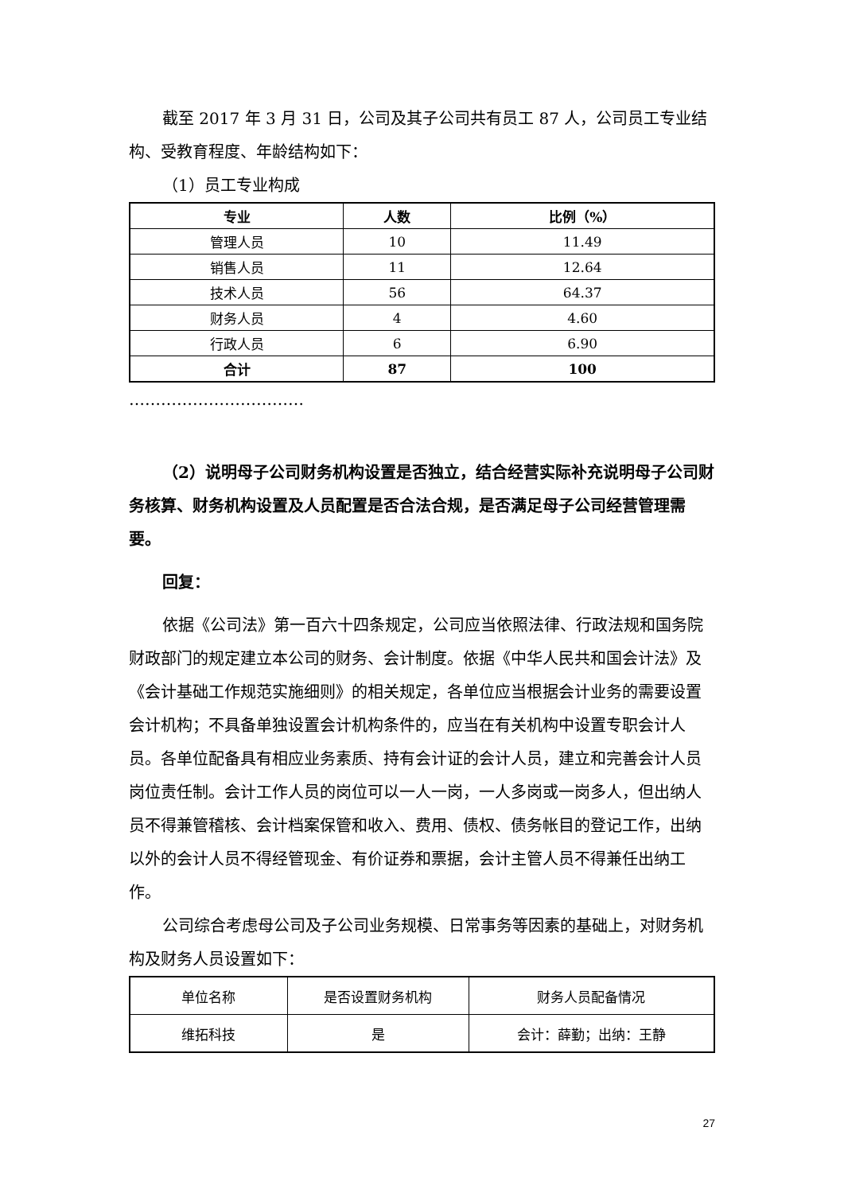截至 2017 年 3 月 31 日，公司及其子公司共有员工 87 人，公司员工专业结构、受教育程度、年龄结构如下：
（1）员工专业构成
| 专业 | 人数 | 比例（%） |
| --- | --- | --- |
| 管理人员 | 10 | 11.49 |
| 销售人员 | 11 | 12.64 |
| 技术人员 | 56 | 64.37 |
| 财务人员 | 4 | 4.60 |
| 行政人员 | 6 | 6.90 |
| 合计 | 87 | 100 |
……………………………
（2）说明母子公司财务机构设置是否独立，结合经营实际补充说明母子公司财务核算、财务机构设置及人员配置是否合法合规，是否满足母子公司经营管理需要。
回复：
依据《公司法》第一百六十四条规定，公司应当依照法律、行政法规和国务院财政部门的规定建立本公司的财务、会计制度。依据《中华人民共和国会计法》及《会计基础工作规范实施细则》的相关规定，各单位应当根据会计业务的需要设置会计机构；不具备单独设置会计机构条件的，应当在有关机构中设置专职会计人员。各单位配备具有相应业务素质、持有会计证的会计人员，建立和完善会计人员岗位责任制。会计工作人员的岗位可以一人一岗，一人多岗或一岗多人，但出纳人员不得兼管稽核、会计档案保管和收入、费用、债权、债务帐目的登记工作，出纳以外的会计人员不得经管现金、有价证券和票据，会计主管人员不得兼任出纳工作。
公司综合考虑母公司及子公司业务规模、日常事务等因素的基础上，对财务机构及财务人员设置如下：
| 单位名称 | 是否设置财务机构 | 财务人员配备情况 |
| 维拓科技 | 是 | 会计：薛勤；出纳：王静 |
27